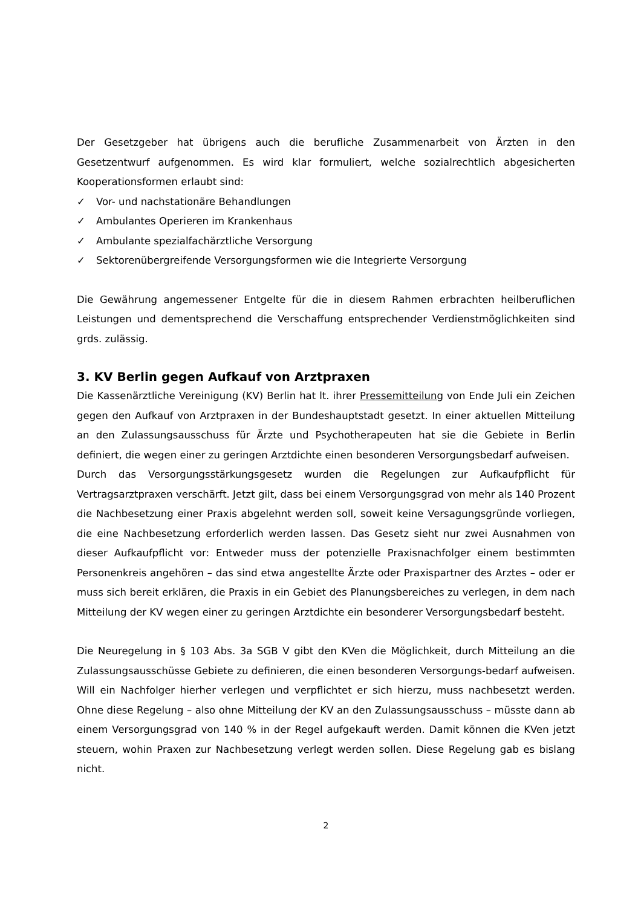Der Gesetzgeber hat übrigens auch die berufliche Zusammenarbeit von Ärzten in den Gesetzentwurf aufgenommen. Es wird klar formuliert, welche sozialrechtlich abgesicherten Kooperationsformen erlaubt sind:
✓ Vor- und nachstationäre Behandlungen
✓ Ambulantes Operieren im Krankenhaus
✓ Ambulante spezialfachärztliche Versorgung
✓ Sektorenübergreifende Versorgungsformen wie die Integrierte Versorgung
Die Gewährung angemessener Entgelte für die in diesem Rahmen erbrachten heilberuflichen Leistungen und dementsprechend die Verschaffung entsprechender Verdienstmöglichkeiten sind grds. zulässig.
3. KV Berlin gegen Aufkauf von Arztpraxen
Die Kassenärztliche Vereinigung (KV) Berlin hat lt. ihrer Pressemitteilung von Ende Juli ein Zeichen gegen den Aufkauf von Arztpraxen in der Bundeshauptstadt gesetzt. In einer aktuellen Mitteilung an den Zulassungsausschuss für Ärzte und Psychotherapeuten hat sie die Gebiete in Berlin definiert, die wegen einer zu geringen Arztdichte einen besonderen Versorgungsbedarf aufweisen.
Durch das Versorgungsstärkungsgesetz wurden die Regelungen zur Aufkaufpflicht für Vertragsarztpraxen verschärft. Jetzt gilt, dass bei einem Versorgungsgrad von mehr als 140 Prozent die Nachbesetzung einer Praxis abgelehnt werden soll, soweit keine Versagungsgründe vorliegen, die eine Nachbesetzung erforderlich werden lassen. Das Gesetz sieht nur zwei Ausnahmen von dieser Aufkaufpflicht vor: Entweder muss der potenzielle Praxisnachfolger einem bestimmten Personenkreis angehören – das sind etwa angestellte Ärzte oder Praxispartner des Arztes – oder er muss sich bereit erklären, die Praxis in ein Gebiet des Planungsbereiches zu verlegen, in dem nach Mitteilung der KV wegen einer zu geringen Arztdichte ein besonderer Versorgungsbedarf besteht.
Die Neuregelung in § 103 Abs. 3a SGB V gibt den KVen die Möglichkeit, durch Mitteilung an die Zulassungsausschüsse Gebiete zu definieren, die einen besonderen Versorgungs-bedarf aufweisen. Will ein Nachfolger hierher verlegen und verpflichtet er sich hierzu, muss nachbesetzt werden. Ohne diese Regelung – also ohne Mitteilung der KV an den Zulassungsausschuss – müsste dann ab einem Versorgungsgrad von 140 % in der Regel aufgekauft werden. Damit können die KVen jetzt steuern, wohin Praxen zur Nachbesetzung verlegt werden sollen. Diese Regelung gab es bislang nicht.
2